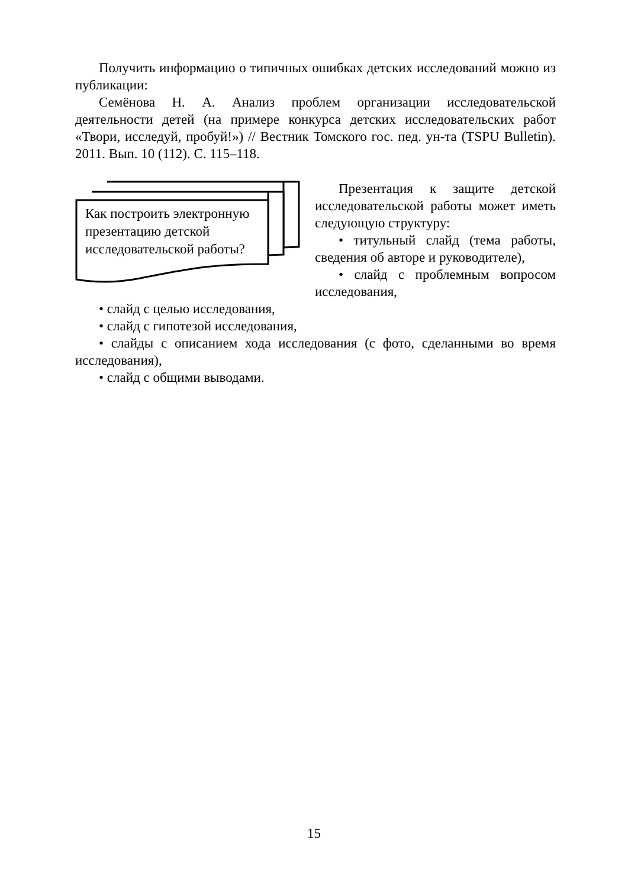Получить информацию о типичных ошибках детских исследований можно из публикации:
Семёнова Н. А. Анализ проблем организации исследовательской деятельности детей (на примере конкурса детских исследовательских работ «Твори, исследуй, пробуй!») // Вестник Томского гос. пед. ун-та (TSPU Bulletin). 2011. Вып. 10 (112). С. 115–118.
Как построить электрон­ную презентацию детской исследовательской ра­боты?
Презентация к защите детской исследовательской работы может иметь следующую структуру:
• титульный слайд (тема работы, сведения об авторе и руководителе),
• слайд с проблемным вопросом исследования,
• слайд с целью исследования,
• слайд с гипотезой исследования,
• слайды с описанием хода исследования (с фото, сделанными во время исследования),
• слайд с общими выводами.
15